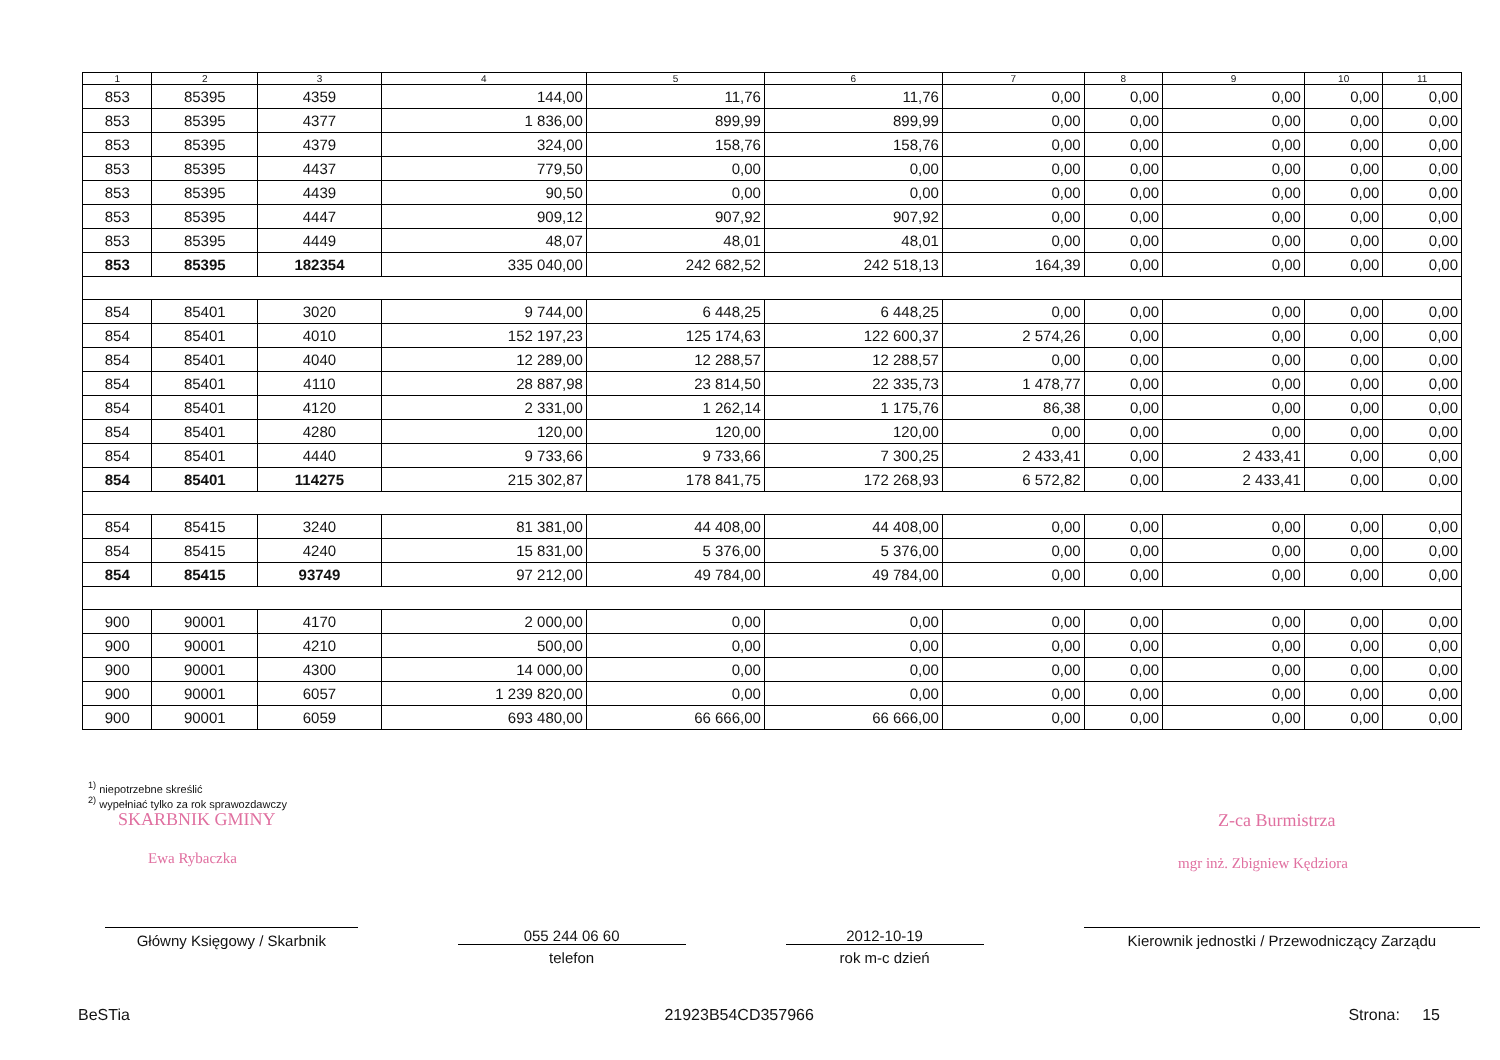| 1 | 2 | 3 | 4 | 5 | 6 | 7 | 8 | 9 | 10 | 11 |
| --- | --- | --- | --- | --- | --- | --- | --- | --- | --- | --- |
| 853 | 85395 | 4359 | 144,00 | 11,76 | 11,76 | 0,00 | 0,00 | 0,00 | 0,00 | 0,00 |
| 853 | 85395 | 4377 | 1 836,00 | 899,99 | 899,99 | 0,00 | 0,00 | 0,00 | 0,00 | 0,00 |
| 853 | 85395 | 4379 | 324,00 | 158,76 | 158,76 | 0,00 | 0,00 | 0,00 | 0,00 | 0,00 |
| 853 | 85395 | 4437 | 779,50 | 0,00 | 0,00 | 0,00 | 0,00 | 0,00 | 0,00 | 0,00 |
| 853 | 85395 | 4439 | 90,50 | 0,00 | 0,00 | 0,00 | 0,00 | 0,00 | 0,00 | 0,00 |
| 853 | 85395 | 4447 | 909,12 | 907,92 | 907,92 | 0,00 | 0,00 | 0,00 | 0,00 | 0,00 |
| 853 | 85395 | 4449 | 48,07 | 48,01 | 48,01 | 0,00 | 0,00 | 0,00 | 0,00 | 0,00 |
| 853 | 85395 | 182354 | 335 040,00 | 242 682,52 | 242 518,13 | 164,39 | 0,00 | 0,00 | 0,00 | 0,00 |
| 854 | 85401 | 3020 | 9 744,00 | 6 448,25 | 6 448,25 | 0,00 | 0,00 | 0,00 | 0,00 | 0,00 |
| 854 | 85401 | 4010 | 152 197,23 | 125 174,63 | 122 600,37 | 2 574,26 | 0,00 | 0,00 | 0,00 | 0,00 |
| 854 | 85401 | 4040 | 12 289,00 | 12 288,57 | 12 288,57 | 0,00 | 0,00 | 0,00 | 0,00 | 0,00 |
| 854 | 85401 | 4110 | 28 887,98 | 23 814,50 | 22 335,73 | 1 478,77 | 0,00 | 0,00 | 0,00 | 0,00 |
| 854 | 85401 | 4120 | 2 331,00 | 1 262,14 | 1 175,76 | 86,38 | 0,00 | 0,00 | 0,00 | 0,00 |
| 854 | 85401 | 4280 | 120,00 | 120,00 | 120,00 | 0,00 | 0,00 | 0,00 | 0,00 | 0,00 |
| 854 | 85401 | 4440 | 9 733,66 | 9 733,66 | 7 300,25 | 2 433,41 | 0,00 | 2 433,41 | 0,00 | 0,00 |
| 854 | 85401 | 114275 | 215 302,87 | 178 841,75 | 172 268,93 | 6 572,82 | 0,00 | 2 433,41 | 0,00 | 0,00 |
| 854 | 85415 | 3240 | 81 381,00 | 44 408,00 | 44 408,00 | 0,00 | 0,00 | 0,00 | 0,00 | 0,00 |
| 854 | 85415 | 4240 | 15 831,00 | 5 376,00 | 5 376,00 | 0,00 | 0,00 | 0,00 | 0,00 | 0,00 |
| 854 | 85415 | 93749 | 97 212,00 | 49 784,00 | 49 784,00 | 0,00 | 0,00 | 0,00 | 0,00 | 0,00 |
| 900 | 90001 | 4170 | 2 000,00 | 0,00 | 0,00 | 0,00 | 0,00 | 0,00 | 0,00 | 0,00 |
| 900 | 90001 | 4210 | 500,00 | 0,00 | 0,00 | 0,00 | 0,00 | 0,00 | 0,00 | 0,00 |
| 900 | 90001 | 4300 | 14 000,00 | 0,00 | 0,00 | 0,00 | 0,00 | 0,00 | 0,00 | 0,00 |
| 900 | 90001 | 6057 | 1 239 820,00 | 0,00 | 0,00 | 0,00 | 0,00 | 0,00 | 0,00 | 0,00 |
| 900 | 90001 | 6059 | 693 480,00 | 66 666,00 | 66 666,00 | 0,00 | 0,00 | 0,00 | 0,00 | 0,00 |
<sup>1)</sup> niepotrzebne skreślić
<sup>2)</sup> wypełniać tylko za rok sprawozdawczy
SKARBNIK GMINY
Ewa Rybaczka
Z-ca Burmistrza
mgr inż. Zbigniew Kędziora
Główny Księgowy / Skarbnik 055 244 06 60
telefon
2012-10-19
rok m-c dzień
Kierownik jednostki / Przewodniczący Zarządu
BeSTia 21923B54CD357966 Strona: 15